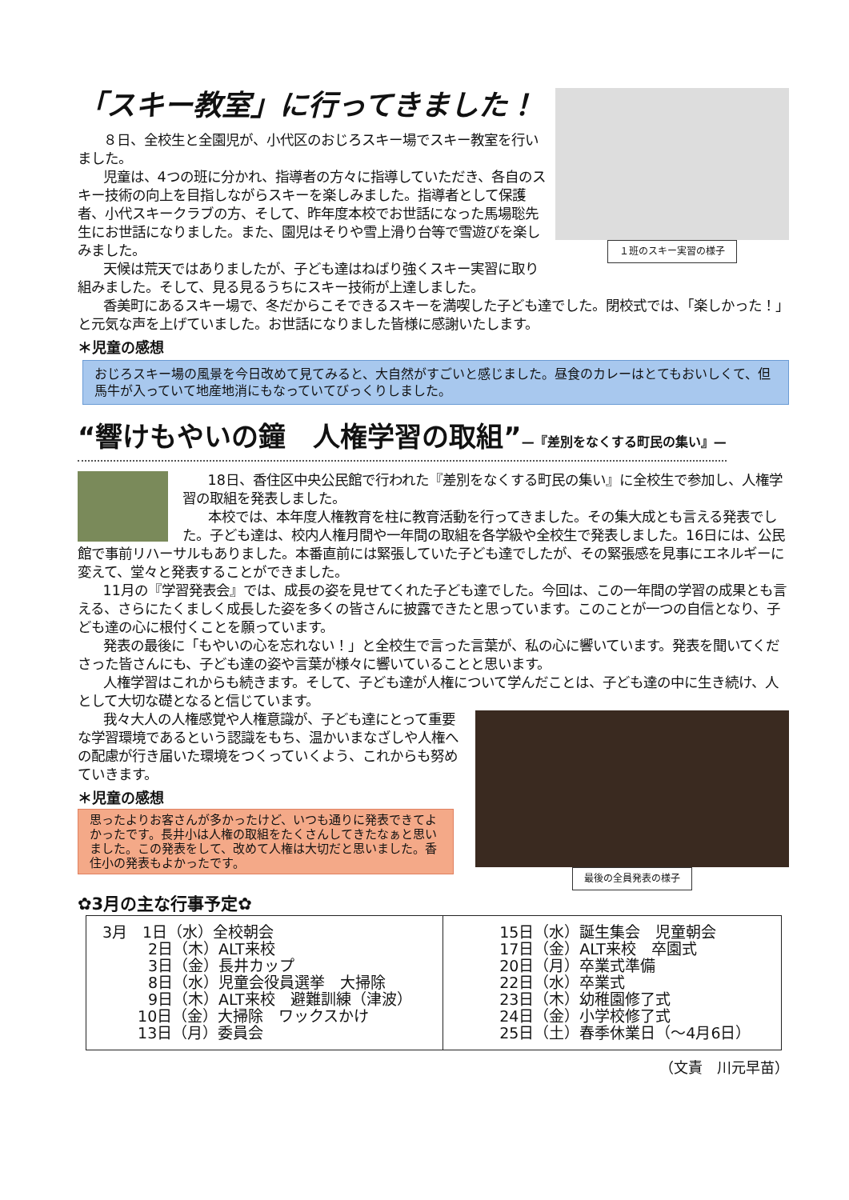１班のスキー実習の様子
「スキー教室」に行ってきました！
８日、全校生と全園児が、小代区のおじろスキー場でスキー教室を行いました。
児童は、4つの班に分かれ、指導者の方々に指導していただき、各自のスキー技術の向上を目指しながらスキーを楽しみました。指導者として保護者、小代スキークラブの方、そして、昨年度本校でお世話になった馬場聡先生にお世話になりました。また、園児はそりや雪上滑り台等で雪遊びを楽しみました。
天候は荒天ではありましたが、子ども達はねばり強くスキー実習に取り組みました。そして、見る見るうちにスキー技術が上達しました。
香美町にあるスキー場で、冬だからこそできるスキーを満喫した子ども達でした。閉校式では、「楽しかった！」と元気な声を上げていました。お世話になりました皆様に感謝いたします。
＊児童の感想
おじろスキー場の風景を今日改めて見てみると、大自然がすごいと感じました。昼食のカレーはとてもおいしくて、但馬牛が入っていて地産地消にもなっていてびっくりしました。
“響けもやいの鐘　人権学習の取組”—『差別をなくする町民の集い』—
18日、香住区中央公民館で行われた『差別をなくする町民の集い』に全校生で参加し、人権学習の取組を発表しました。
本校では、本年度人権教育を柱に教育活動を行ってきました。その集大成とも言える発表でした。子ども達は、校内人権月間や一年間の取組を各学級や全校生で発表しました。16日には、公民館で事前リハーサルもありました。本番直前には緊張していた子ども達でしたが、その緊張感を見事にエネルギーに変えて、堂々と発表することができました。
11月の『学習発表会』では、成長の姿を見せてくれた子ども達でした。今回は、この一年間の学習の成果とも言える、さらにたくましく成長した姿を多くの皆さんに披露できたと思っています。このことが一つの自信となり、子ども達の心に根付くことを願っています。
発表の最後に「もやいの心を忘れない！」と全校生で言った言葉が、私の心に響いています。発表を聞いてくださった皆さんにも、子ども達の姿や言葉が様々に響いていることと思います。
人権学習はこれからも続きます。そして、子ども達が人権について学んだことは、子ども達の中に生き続け、人として大切な礎となると信じています。
最後の全員発表の様子
我々大人の人権感覚や人権意識が、子ども達にとって重要な学習環境であるという認識をもち、温かいまなざしや人権への配慮が行き届いた環境をつくっていくよう、これからも努めていきます。
＊児童の感想
思ったよりお客さんが多かったけど、いつも通りに発表できてよかったです。長井小は人権の取組をたくさんしてきたなぁと思いました。この発表をして、改めて人権は大切だと思いました。香住小の発表もよかったです。
✿3月の主な行事予定✿
| 3月 1日（水）全校朝会 2日（木）ALT来校 3日（金）長井カップ 8日（水）児童会役員選挙 大掃除 9日（木）ALT来校 避難訓練（津波） 10日（金）大掃除 ワックスかけ 13日（月）委員会 | 15日（水）誕生集会 児童朝会 17日（金）ALT来校 卒園式 20日（月）卒業式準備 22日（水）卒業式 23日（木）幼稚園修了式 24日（金）小学校修了式 25日（土）春季休業日（～4月6日） |
（文責　川元早苗）